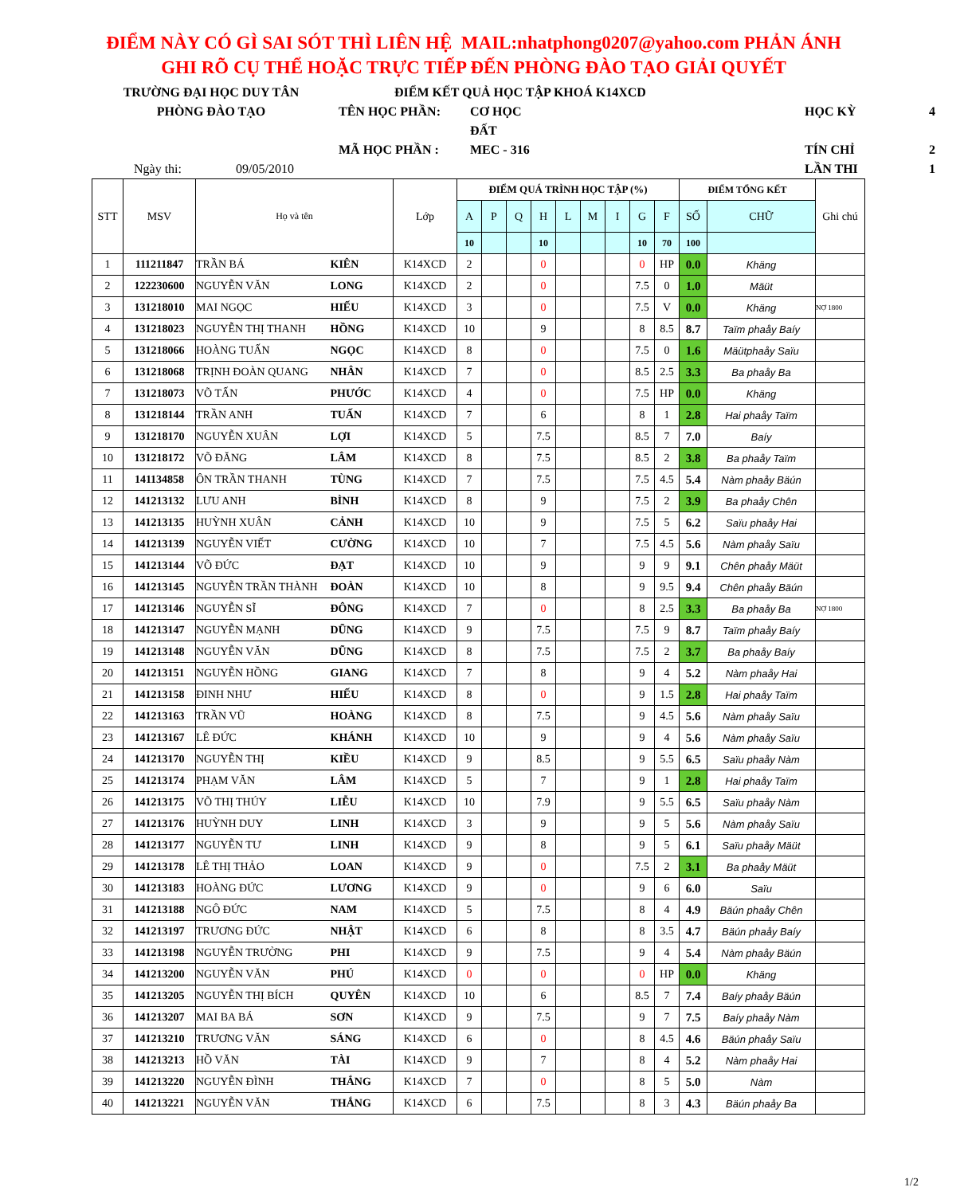ĐIỂM NÀY CÓ GÌ SAI SÓT THÌ LIÊN HỆ MAIL:nhatphong0207@yahoo.com PHẢN ÁNH GHI RÕ CỤ THỂ HOẶC TRỰC TIẾP ĐẾN PHÒNG ĐÀO TẠO GIẢI QUYẾT
TRƯỜNG ĐẠI HỌC DUY TÂN
ĐIỂM KẾT QUẢ HỌC TẬP KHOÁ K14XCD
PHÒNG ĐÀO TẠO
TÊN HỌC PHẦN:
CƠ HỌC ĐẤT
HỌC KỲ
4
MÃ HỌC PHẦN :
MEC - 316
TÍN CHỈ
2
Ngày thi: 09/05/2010
LẦN THI
1
| STT | MSV | Họ và tên | | Lớp | ĐIỂM QUÁ TRÌNH HỌC TẬP (%) | | | | | | | | | ĐIỂM TỔNG KẾT | | Ghi chú |
| --- | --- | --- | --- | --- | --- | --- | --- | --- | --- | --- | --- | --- | --- | --- | --- | --- |
| | | | | | A | P | Q | H | L | M | I | G | F | SỐ | CHỮ | |
| | | | | | 10 | | | 10 | | | | 10 | 70 | 100 | | |
| 1 | 111211847 | TRẦN BÁ | KIÊN | K14XCD | 2 | | | 0 | | | | 0 | HP | 0.0 | Khäng | |
| 2 | 122230600 | NGUYỄN VĂN | LONG | K14XCD | 2 | | | 0 | | | | 7.5 | 0 | 1.0 | Mäüt | |
| 3 | 131218010 | MAI NGỌC | HIẾU | K14XCD | 3 | | | 0 | | | | 7.5 | V | 0.0 | Khäng | NỢ 1800 |
| 4 | 131218023 | NGUYỄN THỊ THANH | HỒNG | K14XCD | 10 | | | 9 | | | | 8 | 8.5 | 8.7 | Taïm phaåy Baíy | |
| 5 | 131218066 | HOÀNG TUẤN | NGỌC | K14XCD | 8 | | | 0 | | | | 7.5 | 0 | 1.6 | Mäütphaåy Saïu | |
| 6 | 131218068 | TRỊNH ĐOÀN QUANG | NHÂN | K14XCD | 7 | | | 0 | | | | 8.5 | 2.5 | 3.3 | Ba phaåy Ba | |
| 7 | 131218073 | VÕ TẤN | PHƯỚC | K14XCD | 4 | | | 0 | | | | 7.5 | HP | 0.0 | Khäng | |
| 8 | 131218144 | TRẦN ANH | TUẤN | K14XCD | 7 | | | 6 | | | | 8 | 1 | 2.8 | Hai phaåy Taïm | |
| 9 | 131218170 | NGUYỄN XUÂN | LỢI | K14XCD | 5 | | | 7.5 | | | | 8.5 | 7 | 7.0 | Baíy | |
| 10 | 131218172 | VÕ ĐĂNG | LÂM | K14XCD | 8 | | | 7.5 | | | | 8.5 | 2 | 3.8 | Ba phaåy Taïm | |
| 11 | 141134858 | ÔN TRẦN THANH | TÙNG | K14XCD | 7 | | | 7.5 | | | | 7.5 | 4.5 | 5.4 | Nàm phaåy Bäún | |
| 12 | 141213132 | LƯU ANH | BÌNH | K14XCD | 8 | | | 9 | | | | 7.5 | 2 | 3.9 | Ba phaåy Chên | |
| 13 | 141213135 | HUỲNH XUÂN | CẢNH | K14XCD | 10 | | | 9 | | | | 7.5 | 5 | 6.2 | Saïu phaåy Hai | |
| 14 | 141213139 | NGUYỄN VIẾT | CƯỜNG | K14XCD | 10 | | | 7 | | | | 7.5 | 4.5 | 5.6 | Nàm phaåy Saïu | |
| 15 | 141213144 | VÕ ĐỨC | ĐẠT | K14XCD | 10 | | | 9 | | | | 9 | 9 | 9.1 | Chên phaåy Mäüt | |
| 16 | 141213145 | NGUYỄN TRẦN THÀNH | ĐOÀN | K14XCD | 10 | | | 8 | | | | 9 | 9.5 | 9.4 | Chên phaåy Bäún | |
| 17 | 141213146 | NGUYỄN SĨ | ĐÔNG | K14XCD | 7 | | | 0 | | | | 8 | 2.5 | 3.3 | Ba phaåy Ba | NỢ 1800 |
| 18 | 141213147 | NGUYỄN MẠNH | DŨNG | K14XCD | 9 | | | 7.5 | | | | 7.5 | 9 | 8.7 | Taïm phaåy Baíy | |
| 19 | 141213148 | NGUYỄN VĂN | DŨNG | K14XCD | 8 | | | 7.5 | | | | 7.5 | 2 | 3.7 | Ba phaåy Baíy | |
| 20 | 141213151 | NGUYỄN HỒNG | GIANG | K14XCD | 7 | | | 8 | | | | 9 | 4 | 5.2 | Nàm phaåy Hai | |
| 21 | 141213158 | ĐINH NHƯ | HIẾU | K14XCD | 8 | | | 0 | | | | 9 | 1.5 | 2.8 | Hai phaåy Taïm | |
| 22 | 141213163 | TRẦN VŨ | HOÀNG | K14XCD | 8 | | | 7.5 | | | | 9 | 4.5 | 5.6 | Nàm phaåy Saïu | |
| 23 | 141213167 | LÊ ĐỨC | KHÁNH | K14XCD | 10 | | | 9 | | | | 9 | 4 | 5.6 | Nàm phaåy Saïu | |
| 24 | 141213170 | NGUYỄN THỊ | KIỀU | K14XCD | 9 | | | 8.5 | | | | 9 | 5.5 | 6.5 | Saïu phaåy Nàm | |
| 25 | 141213174 | PHẠM VĂN | LÂM | K14XCD | 5 | | | 7 | | | | 9 | 1 | 2.8 | Hai phaåy Taïm | |
| 26 | 141213175 | VÕ THỊ THÚY | LIỄU | K14XCD | 10 | | | 7.9 | | | | 9 | 5.5 | 6.5 | Saïu phaåy Nàm | |
| 27 | 141213176 | HUỲNH DUY | LINH | K14XCD | 3 | | | 9 | | | | 9 | 5 | 5.6 | Nàm phaåy Saïu | |
| 28 | 141213177 | NGUYỄN TƯ | LINH | K14XCD | 9 | | | 8 | | | | 9 | 5 | 6.1 | Saïu phaåy Mäüt | |
| 29 | 141213178 | LÊ THỊ THẢO | LOAN | K14XCD | 9 | | | 0 | | | | 7.5 | 2 | 3.1 | Ba phaåy Mäüt | |
| 30 | 141213183 | HOÀNG ĐỨC | LƯƠNG | K14XCD | 9 | | | 0 | | | | 9 | 6 | 6.0 | Saïu | |
| 31 | 141213188 | NGÔ ĐỨC | NAM | K14XCD | 5 | | | 7.5 | | | | 8 | 4 | 4.9 | Bäún phaåy Chên | |
| 32 | 141213197 | TRƯƠNG ĐỨC | NHẬT | K14XCD | 6 | | | 8 | | | | 8 | 3.5 | 4.7 | Bäún phaåy Baíy | |
| 33 | 141213198 | NGUYỄN TRƯỜNG | PHI | K14XCD | 9 | | | 7.5 | | | | 9 | 4 | 5.4 | Nàm phaåy Bäún | |
| 34 | 141213200 | NGUYỄN VĂN | PHÚ | K14XCD | 0 | | | 0 | | | | 0 | HP | 0.0 | Khäng | |
| 35 | 141213205 | NGUYỄN THỊ BÍCH | QUYÊN | K14XCD | 10 | | | 6 | | | | 8.5 | 7 | 7.4 | Baíy phaåy Bäún | |
| 36 | 141213207 | MAI BA BÁ | SƠN | K14XCD | 9 | | | 7.5 | | | | 9 | 7 | 7.5 | Baíy phaåy Nàm | |
| 37 | 141213210 | TRƯƠNG VĂN | SÁNG | K14XCD | 6 | | | 0 | | | | 8 | 4.5 | 4.6 | Bäún phaåy Saïu | |
| 38 | 141213213 | HỒ VĂN | TÀI | K14XCD | 9 | | | 7 | | | | 8 | 4 | 5.2 | Nàm phaåy Hai | |
| 39 | 141213220 | NGUYỄN ĐÌNH | THẮNG | K14XCD | 7 | | | 0 | | | | 8 | 5 | 5.0 | Nàm | |
| 40 | 141213221 | NGUYỄN VĂN | THẮNG | K14XCD | 6 | | | 7.5 | | | | 8 | 3 | 4.3 | Bäún phaåy Ba | |
1/2